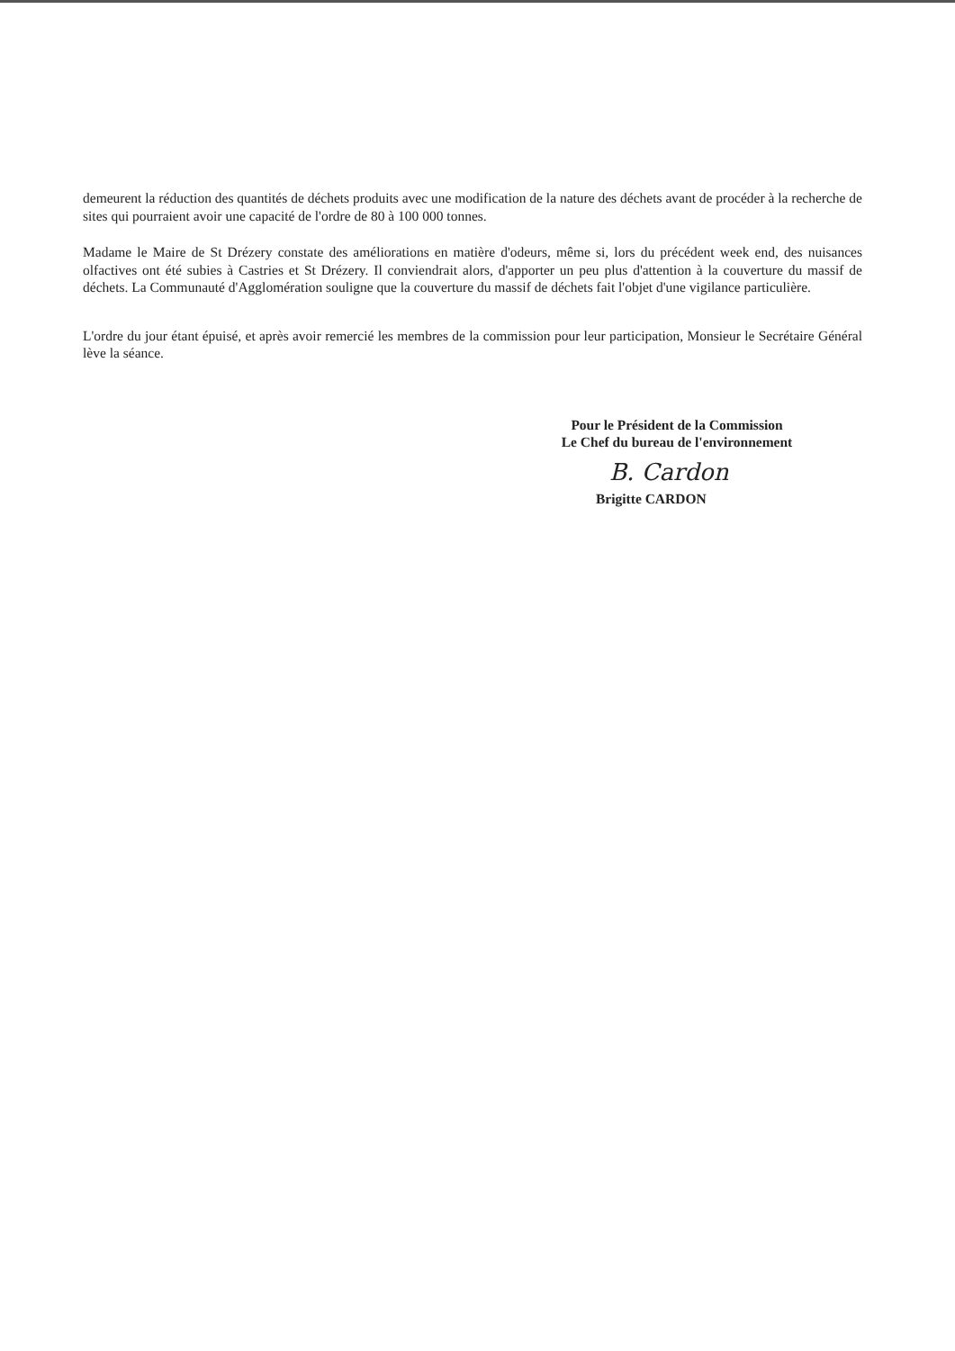demeurent la réduction des quantités de déchets produits avec une modification de la nature des déchets avant de procéder à la recherche de sites qui pourraient avoir une capacité de l'ordre de 80 à 100 000 tonnes.
Madame le Maire de St Drézery constate des améliorations en matière d'odeurs, même si, lors du précédent week end, des nuisances olfactives ont été subies à Castries et St Drézery. Il conviendrait alors, d'apporter un peu plus d'attention à la couverture du massif de déchets. La Communauté d'Agglomération souligne que la couverture du massif de déchets fait l'objet d'une vigilance particulière.
L'ordre du jour étant épuisé, et après avoir remercié les membres de la commission pour leur participation, Monsieur le Secrétaire Général lève la séance.
Pour le Président de la Commission
Le Chef du bureau de l'environnement
B. Cardon
Brigitte CARDON